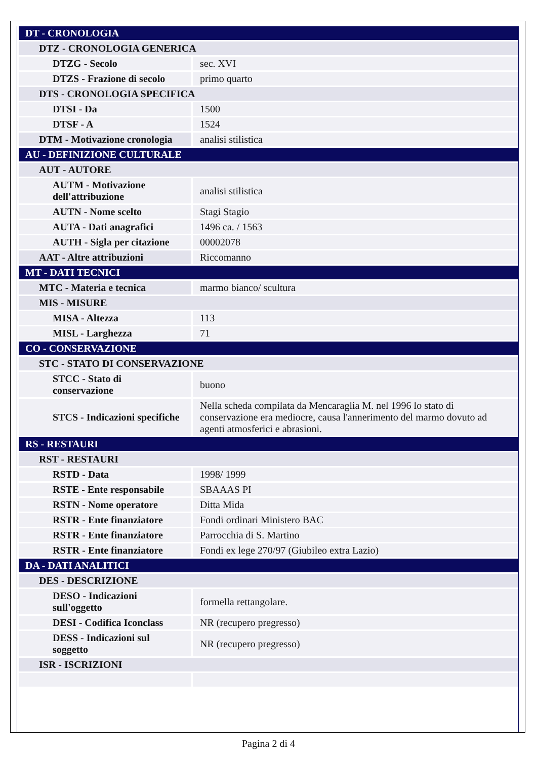| DT - CRONOLOGIA | |
| DTZ - CRONOLOGIA GENERICA | |
| DTZG - Secolo | sec. XVI |
| DTZS - Frazione di secolo | primo quarto |
| DTS - CRONOLOGIA SPECIFICA | |
| DTSI - Da | 1500 |
| DTSF - A | 1524 |
| DTM - Motivazione cronologia | analisi stilistica |
| AU - DEFINIZIONE CULTURALE | |
| AUT - AUTORE | |
| AUTM - Motivazione dell'attribuzione | analisi stilistica |
| AUTN - Nome scelto | Stagi Stagio |
| AUTA - Dati anagrafici | 1496 ca. / 1563 |
| AUTH - Sigla per citazione | 00002078 |
| AAT - Altre attribuzioni | Riccomanno |
| MT - DATI TECNICI | |
| MTC - Materia e tecnica | marmo bianco/ scultura |
| MIS - MISURE | |
| MISA - Altezza | 113 |
| MISL - Larghezza | 71 |
| CO - CONSERVAZIONE | |
| STC - STATO DI CONSERVAZIONE | |
| STCC - Stato di conservazione | buono |
| STCS - Indicazioni specifiche | Nella scheda compilata da Mencaraglia M. nel 1996 lo stato di conservazione era mediocre, causa l'annerimento del marmo dovuto ad agenti atmosferici e abrasioni. |
| RS - RESTAURI | |
| RST - RESTAURI | |
| RSTD - Data | 1998/ 1999 |
| RSTE - Ente responsabile | SBAAAS PI |
| RSTN - Nome operatore | Ditta Mida |
| RSTR - Ente finanziatore | Fondi ordinari Ministero BAC |
| RSTR - Ente finanziatore | Parrocchia di S. Martino |
| RSTR - Ente finanziatore | Fondi ex lege 270/97 (Giubileo extra Lazio) |
| DA - DATI ANALITICI | |
| DES - DESCRIZIONE | |
| DESO - Indicazioni sull'oggetto | formella rettangolare. |
| DESI - Codifica Iconclass | NR (recupero pregresso) |
| DESS - Indicazioni sul soggetto | NR (recupero pregresso) |
| ISR - ISCRIZIONI | |
Pagina 2 di 4